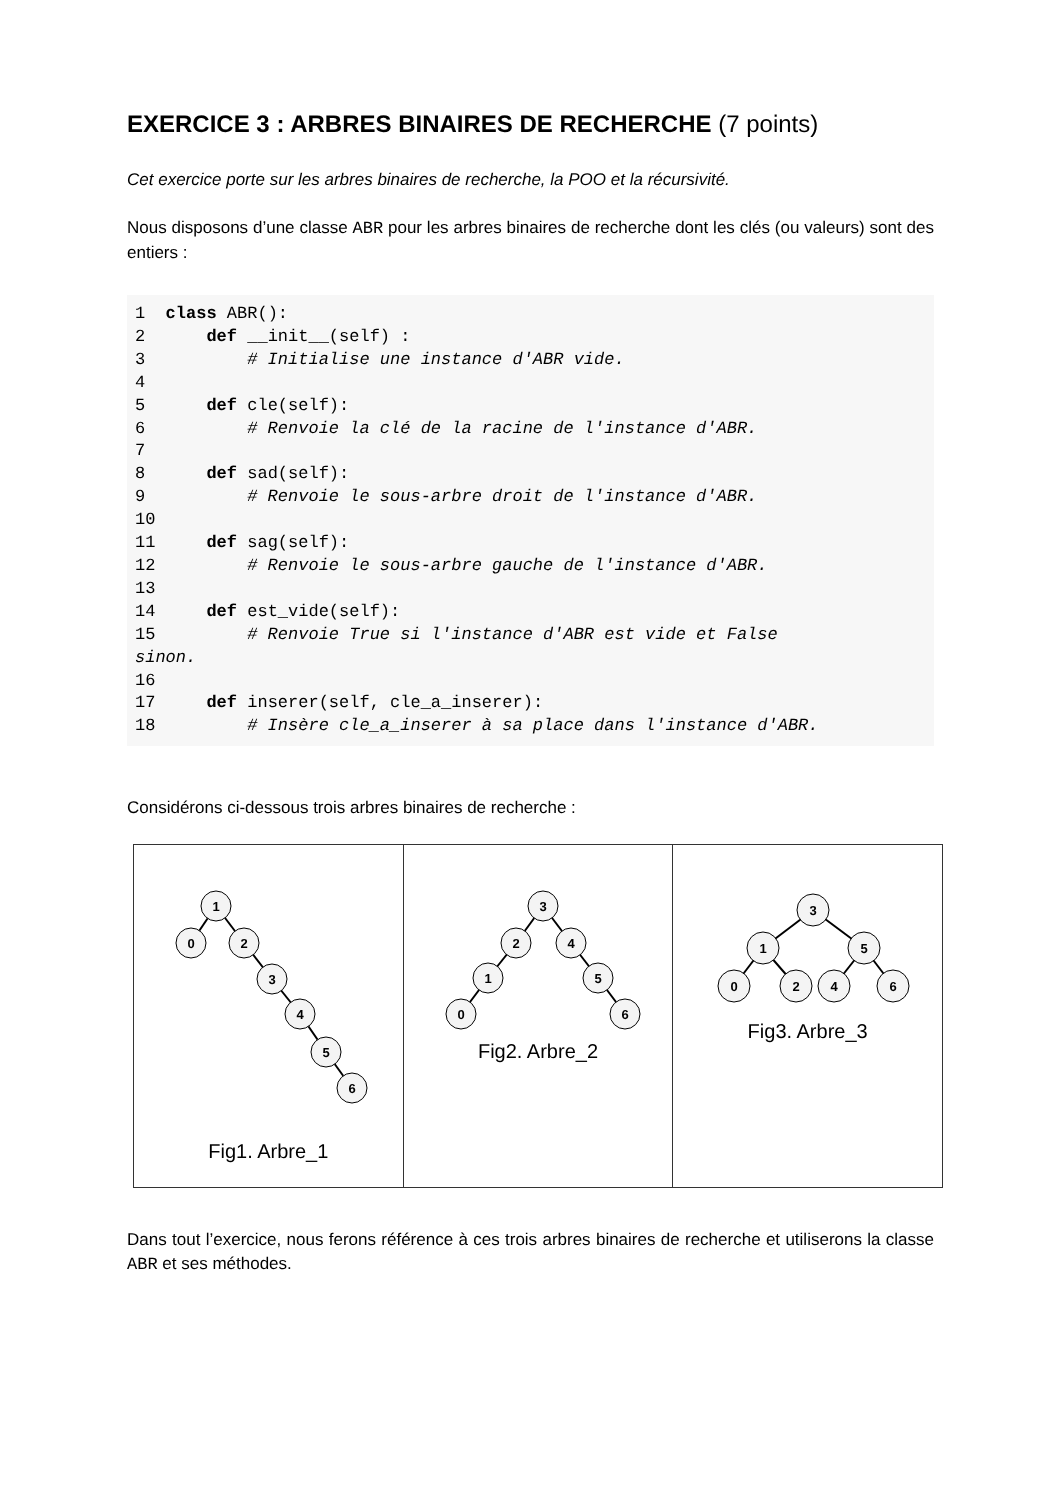EXERCICE 3 : ARBRES BINAIRES DE RECHERCHE (7 points)
Cet exercice porte sur les arbres binaires de recherche, la POO et la récursivité.
Nous disposons d’une classe ABR pour les arbres binaires de recherche dont les clés (ou valeurs) sont des entiers :
1  class ABR():
2      def __init__(self) :
3          # Initialise une instance d'ABR vide.
4
5      def cle(self):
6          # Renvoie la clé de la racine de l'instance d'ABR.
7
8      def sad(self):
9          # Renvoie le sous-arbre droit de l'instance d'ABR.
10
11     def sag(self):
12         # Renvoie le sous-arbre gauche de l'instance d'ABR.
13
14     def est_vide(self):
15         # Renvoie True si l'instance d'ABR est vide et False
sinon.
16
17     def inserer(self, cle_a_inserer):
18         # Insère cle_a_inserer à sa place dans l'instance d'ABR.
Considérons ci-dessous trois arbres binaires de recherche :
| 1 0 2 3 4 5 6 Fig1. Arbre_1 | 3 2 4 1 0 5 6 Fig2. Arbre_2 | 3 1 5 0 2 4 6 Fig3. Arbre_3 |
Dans tout l’exercice, nous ferons référence à ces trois arbres binaires de recherche et utiliserons la classe ABR et ses méthodes.